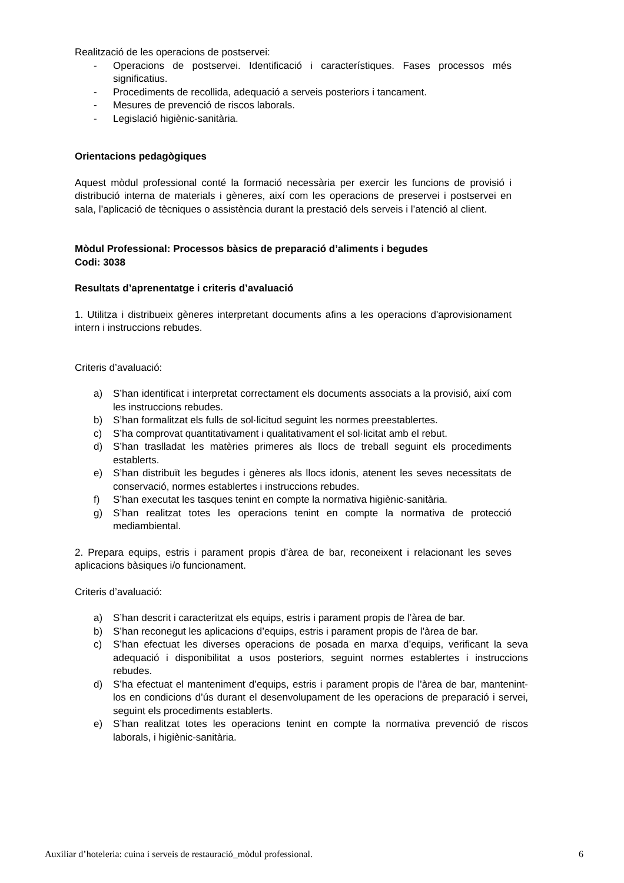Realització de les operacions de postservei:
- Operacions de postservei. Identificació i característiques. Fases processos més significatius.
- Procediments de recollida, adequació a serveis posteriors i tancament.
- Mesures de prevenció de riscos laborals.
- Legislació higiènic-sanitària.
Orientacions pedagògiques
Aquest mòdul professional conté la formació necessària per exercir les funcions de provisió i distribució interna de materials i gèneres, així com les operacions de preservei i postservei en sala, l’aplicació de tècniques o assistència durant la prestació dels serveis i l’atenció al client.
Mòdul Professional: Processos bàsics de preparació d’aliments i begudes
Codi: 3038
Resultats d’aprenentatge i criteris d’avaluació
1. Utilitza i distribueix gèneres interpretant documents afins a les operacions d'aprovisionament intern i instruccions rebudes.
Criteris d’avaluació:
a) S’han identificat i interpretat correctament els documents associats a la provisió, així com les instruccions rebudes.
b) S’han formalitzat els fulls de sol·licitud seguint les normes preestablertes.
c) S’ha comprovat quantitativament i qualitativament el sol·licitat amb el rebut.
d) S’han traslladat les matèries primeres als llocs de treball seguint els procediments establerts.
e) S’han distribuït les begudes i gèneres als llocs idonis, atenent les seves necessitats de conservació, normes establertes i instruccions rebudes.
f) S’han executat les tasques tenint en compte la normativa higiènic-sanitària.
g) S’han realitzat totes les operacions tenint en compte la normativa de protecció mediambiental.
2. Prepara equips, estris i parament propis d’àrea de bar, reconeixent i relacionant les seves aplicacions bàsiques i/o funcionament.
Criteris d’avaluació:
a) S’han descrit i caracteritzat els equips, estris i parament propis de l’àrea de bar.
b) S’han reconegut les aplicacions d’equips, estris i parament propis de l’àrea de bar.
c) S’han efectuat les diverses operacions de posada en marxa d’equips, verificant la seva adequació i disponibilitat a usos posteriors, seguint normes establertes i instruccions rebudes.
d) S’ha efectuat el manteniment d’equips, estris i parament propis de l’àrea de bar, mantenint-los en condicions d’ús durant el desenvolupament de les operacions de preparació i servei, seguint els procediments establerts.
e) S’han realitzat totes les operacions tenint en compte la normativa prevenció de riscos laborals, i higiènic-sanitària.
Auxiliar d’hoteleria: cuina i serveis de restauració_mòdul professional. 6